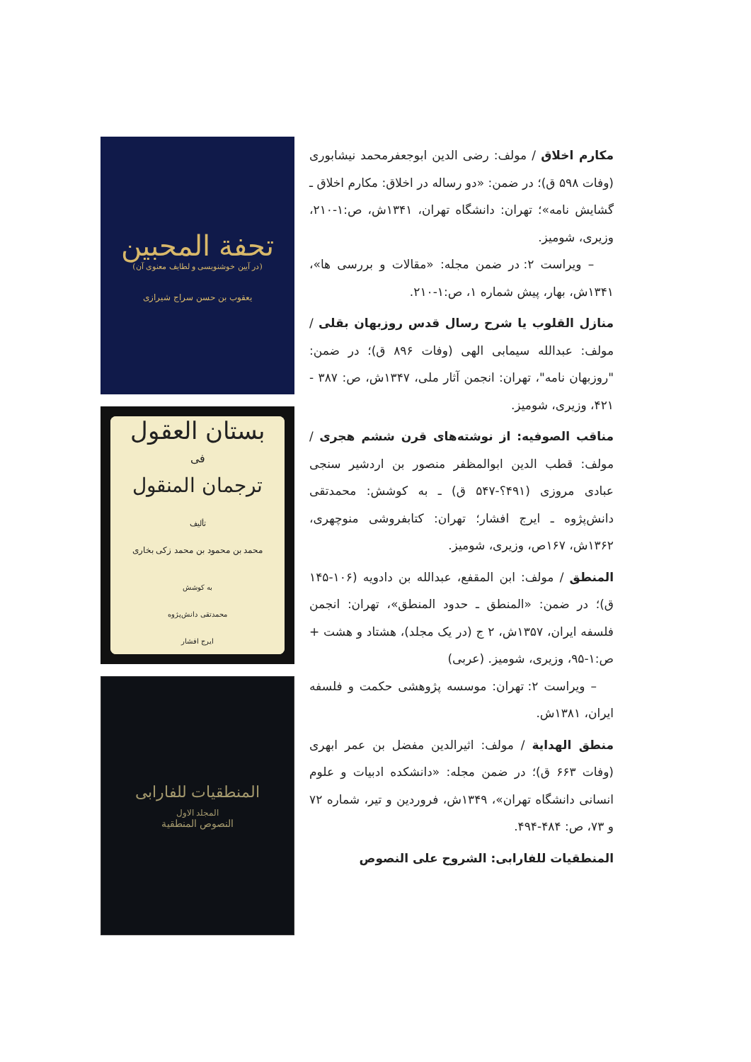مکارم اخلاق / مولف: رضی الدین ابوجعفرمحمد نیشابوری (وفات ۵۹۸ ق)؛ در ضمن: «دو رساله در اخلاق: مکارم اخلاق ـ گشایش نامه»؛ تهران: دانشگاه تهران، ۱۳۴۱ش، ص:۱-۲۱۰، وزیری، شومیز.
– ویراست ۲: در ضمن مجله: «مقالات و بررسی ها»، ۱۳۴۱ش، بهار، پیش شماره ۱، ص:۱-۲۱۰.
منازل القلوب یا شرح رسال قدس روزبهان بقلی / مولف: عبدالله سیمابی الهی (وفات ۸۹۶ ق)؛ در ضمن: "روزبهان نامه"، تهران: انجمن آثار ملی، ۱۳۴۷ش، ص: ۳۸۷ - ۴۲۱، وزیری، شومیز.
مناقب الصوفیه: از نوشته‌های قرن ششم هجری / مولف: قطب الدین ابوالمظفر منصور بن اردشیر سنجی عبادی مروزی (۴۹۱؟-۵۴۷ ق) ـ به کوشش: محمدتقی دانش‌پژوه ـ ایرج افشار؛ تهران: کتابفروشی منوچهری، ۱۳۶۲ش، ۱۶۷ص، وزیری، شومیز.
المنطق / مولف: ابن المقفع، عبدالله بن دادویه (۱۰۶-۱۴۵ ق)؛ در ضمن: «المنطق ـ حدود المنطق»، تهران: انجمن فلسفه ایران، ۱۳۵۷ش، ۲ ج (در یک مجلد)، هشتاد و هشت + ص:۱-۹۵، وزیری، شومیز. (عربی)
– ویراست ۲: تهران: موسسه پژوهشی حکمت و فلسفه ایران، ۱۳۸۱ش.
منطق الهدایة / مولف: اثیرالدین مفضل بن عمر ابهری (وفات ۶۶۳ ق)؛ در ضمن مجله: «دانشکده ادبیات و علوم انسانی دانشگاه تهران»، ۱۳۴۹ش، فروردین و تیر، شماره ۷۲ و ۷۳، ص: ۴۸۴-۴۹۴.
المنطقیات للفارابی: الشروح علی النصوص
تحفة المحبین
(در آیین خوشنویسی و لطایف معنوی آن)
یعقوب بن حسن سراج شیرازی
بستان العقول
فی
ترجمان المنقول
تألیف
محمد بن محمود بن محمد زکی بخاری
به کوشش
محمدتقی دانش‌پژوه
ایرج افشار
المنطقیات للفارابی
المجلد الاول
النصوص المنطقیة